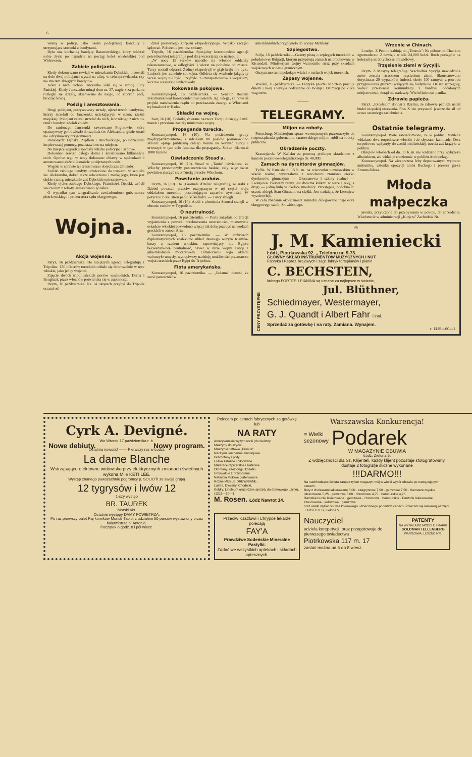6.
wraną w policji, jako osoba podejrzanej konduity i utrzymująca stosunki z bandytami.
Była ona kochanką bandyty Baranowskiego, który odebrał sobie życie po napadzie na pociąg kolei wiedeńskiej pod Widzewem.
Zabicie policjanta.
Kiedy dokonywano rewizji w mieszkaniu Dębskich, pozostali na dole dwaj policjanci wyszli na ulicę, w celu sprawdzenia, czy nie ma tam zbiegłych bandytów.
Jeden z nich Tichon Janczenko udał się w stronę ulicy Pańskiej. Kiedy Janczenko minął dom nr. 37, nagle z za parkanu rozległy się strzały, skierowane do niego, od których padł, brocząc krwią.
Pościg i aresztowania.
Drugi policjant, posłyszawszy strzały, ujrzał trzech bandytów, którzy strzelali do Janczenki, uciekających w stronę rzeźni miejskiej. Policjant zaczął strzelać do nich, lecz nikogo z nich nie ranił i bandyci zdołali zbiedz.
Do ranionego Janczenki zawezwano Pogotowie, które opatrzywszy go odwiozło do szpitala św. Aleksandra, gdzie zmarł nie odzyskawszy przytomności.
Ranionych: Dębską, Zejdlera i Brochockiego, po udzieleniu im pierwszej pomocy, pozostawiono na miejscu.
Na miejsce wypadku zjechały władze policyjne i sądowe.
Dokonano rewizji całego domu i aresztowano kilkanaście osób. Oprócz tego w nocy dokonano obławy w spelunkach i aresztowano także kilkanaście podejrzanych osób.
Wogóle w sprawie tej aresztowano dotychczas 23 osoby.
Zwłoki zabitego bandyty odwieziono do trupiarni w szpitalu św. Aleksandra, dokąd także odwieziono i matkę jego, która jest ciężko ranną, mieszkanie zaś Dębskich opieczętowano.
Kiedy ojciec zabitego Dębskiego, Franciszek Dębski, wrócił wieczorem z roboty, aresztowano go także.
O wypadku tym telegraficznie zawiadomiono gubernatora piotrkowskiego i prokuratora sądu okręgowego.
Wojna.
———
Akcja wojenna.
Paryż, 16 października. Do tutejszych agencji telegrafują z Tripolisu: 150 oficerów tureckich oddało się dobrowolnie w ręce włoskie, jako jeńcy wojenni.
Zajęcie dwóch tripolitańskich portów wschodnich, Derna i Benghazi, przez włochów potwierdza się w zupełności.
Rzym, 16 października. Na 14 okrętach przybył do Tripolis ostatni od-
dział pierwszego korpusu ekspedycyjnego. Wojsko zaczęło lądować. Położenie jest bez zmiany.
Tripolis, 16 października. Specjalny korespondent agencji petersburskiej telegrafuje pod datą wczorajszą co następuje:
„W nocy 15 turków napadło na włoskie oddziały rekonesansowe, w odległości 3 wiorst na południe od miasta. Turcy zostali odparci. Żadnej ekspedycji w głąb kraju nie było. Ludność jest zupełnie spokojna. Odbiera się wrażenie jakgdyby wcale wojny nie było. Przybyło 35 transportowców z wojskiem, lecz nie wszystkie wylądowały.
Rokowania pokojowe.
Konstantynopol, 16 października. — Senator Bostani zakomunikował korespondentowi petersb. Ag. telegr., że powstał projekt namówienia rządu do przekazania zatargu z Włochami trybunałowi w Hadze.
Składki na wojnę.
Kair, 16 (10). Podatki, zbierane na rzecz Turcji, dosięgły 2 mil. marek i przesłane zostały ministrowi wojny.
Propaganda turecka.
Konstantynopol, 16 (10). Na posiedzeniu grupy międzyparlamentarnej z udziałem 80 posłów postanowiono skłonić opinję publiczną całego świata na korzyść Turcji i utworzyć w tym celu fundusz dla propagandy. Sułtan ofiarował 1000 funtów.
Oświadczenie Stead'a.
Konstantynopol, 16 (10). Stead w „Tanin" oświadcza, że Włochy przekroczyły postanowienia haskie, cały więc świat powinien złączyć się z Turcją przeciw Włochom.
Powstanie arabów.
Rzym, 16 (10). Do „Giornale d'Italia" telegrafują, że arabi z Dżebel powstali przeciw rozsypanym w tej części kraju oddziałom tureckim, poszukującym zapasów żywności. W potyczce z obu stron padło kilku ludzi. — Turcy zbiegli.
Konstantynopol, 16 (10). Arabi z plemienia Senussi stanęli w obronie turków w Trypolisie.
O neutralność.
Konstantynopol, 16 października. — Porta zażądała od Grecji wyjaśnienia z powodu przekroczenia neutralności, mianowicie eskadrze włoskiej pozwolono więcej niż dobę przebyć na wodach greckich w zatoce Arta.
Konstantynopol, 16 października. — W archiwach dyplomatycznych znaleziono układ dawnego wezyra Kiamila-baszy z rządem włoskim, zapewniający dla Egiptu bezwarunkową neutralność, nawet w razie wojny Turcji z jakiemkolwiek mocarstwem. Odnalezienie tego układu wzburzyło umysły, wytrąciwszy nadzieję możliwości przemarszu wojsk tureckich przez Egipt do Tripolisu.
Flota amerykańska.
Konstantynopol, 16 października. — „Ikdama" donosi, że sześć pancerników
amerykańskich przypłynęło do wyspy Mytileny.
Szpiegostwo.
Sofja, 16 października.—Gazety piszą o szpiegach tureckich w południowej Bułgarji, którym przypisują zamach na prochownię w Kistendzil. Ministerjum wojny wzmocniło straż przy składach wojskowych w pasie granicznym.
Otrzymano tu niepokojące wieści o ruchach wojsk tureckich.
Zapasy wojenne.
Wiedeń, 16 października. — Fabryka prochu w Sztein pracuje dniem i nocą i wysyła codziennie do Bośnji i Dalmacji po kilka wagonów.
———
TELEGRAMY.
Miljon na roboty.
Petersburg. Ministerjum spraw wewnętrznych przeznaczyło do rozporządzenia gubernatora saratowskiego miljon rubli na roboty publiczne.
Okradzenie poczty.
Krasnojarsk. W Kańsku za pomocą podkopu skradziono z kantoru pocztowo-telegraficznego rb. 48,000.
Zamach na dyrektorów gimnazjów.
Tyflis. W Kutaisie d. 15 b. m. na wieczorku uczniowskim w szkole realnej wystrzałami z rewolweru zraniono ciężko dyrektorów gimnazjum — Głuszanowa i szkoły realnej — Leontjewa. Pierwszy ranny jest dwiema kulami w serce i rękę, a drugi — jedną kulą w okolicę miednicy. Przestępca, podobno b. uczeń, zbiegł. Stan Głuszanowa ciężki. Jest nadzieja, że Leontjew wyzdrowieje.
W celu zbadania okoliczności zamachu delegowano inspektora okręgowego szkół, Słowińskiego.
Wrzenie w Chinach.
Londyn. Z Pekinu kablują do „Times'a": Na północ od Chankou zgromadzono 2 dewizje w sile 24,000 ludzi. Ruch pociągów na kolejach jest dotychczas prawidłowy.
Trzęsienie ziemi w Sycylji.
Rzym. Z Mesyny telegrafują: Wschodnia Sycylja nawiedzona znów została strasznem trzęsieniem ziemi. Skonstatowano dotychczas 20 wypadków śmierci, około 100 rannych z powodu przygniecenia gruzami walących się budynków. Dalsze szczegóły, wobec przerwania komunikacji z bardziej oddalonych miejscowości, dotąd nie nadeszły. Wśród ludności panika.
Zdrowie papieża.
Paryż. „Excelsior" donosi z Rzymu, że zdrowie papieża nadal budzi niepokój otoczenia. Pius X nie przyszedł jeszcze do sił od czasu ostatniego zasłabnięcia.
Ostatnie telegramy.
Konstantynopol. Portę zawiadomiono, że w pobliżu Mitilena widziano dwa torpedowce włoskie i że słyszano kanonadę. Dwa torpedowce wpłynęły do zatoki mitileńskiej, trzecia zaś krążyła w pobliżu.
Okrętów włoskich od dn. 11 b. m. nie widziano przy wybrzeżu albańskiem, ale widać je codziennie w pobliżu Archipelagu.
Konstantynopol. Na wiceprezesa Izby deputowanych wybrano antisemitę, członka opozycji araba Ruchego i prezesa greka Emanuelidesa.
Młoda małpeczka
jawska, przyuczona do przebywania w pokoju, do sprzedania. Wiadomość w administracji „Kurjera" Zachodnia Nr.
✠
J. M. Kamieniecki
CENY PRZYSTĘPNE
Łódź, Piotrkowska 92. „ Telefonu nr. 9-73.
GŁÓWNY SKŁAD INSTRUMENTÓW MUZYCZNYCH I NUT.
Fabryka i Reprez. krajowych i zagr. fabryk fortepianów i pianin
C. BECHSTEIN,
którego FORTEP. i PIANINA są uznane za najlepsze w świecie,
Jul. Blüthner,
Schiedmayer, Westermayer,
G. J. Quandt i Albert Fahr i inni.
Sprzedaż za gotówkę i na raty. Zamiana. Wynajem.
r. 1115—60—1
Cyrk A. Devigné.
We Wtorek 17 października r. b.
Nowe debiuty. Nowy program.
Ostatnia nowość! —— Pierwszy raz w Łodzi.
La dame Blanche
Wstrząsające efektowne widowisko przy elektrycznych zmianach świetlnych wykona Mlle KETI LEE.
Występ znanego powszechnie pogromcy p. SOLIOTI ze swoją grupą
12 tygrysów i lwów 12
1-szy występ
BR. TAUREK
Morski akt.
Ostatnie występy DAMY POWIETRZA.
Po raz pierwszy balet Raj komików Monstr Tablo, z udziałem 50 persów wystawiony przez baletmistrza p. Antonio.
Początek o godz. 8 i pół wiecz.
Polecam po cenach fabrycznych za gotówkę lub
NA RATY
Amerykańskie wyżymaczki (do bielizny
Maszyny do szycia.
Maszynki naftowe „Primus".
Naczynia kuchenne aluminjowe.
Gramofony i płyty.
Łóżka żelazne i niklowane.
Materace tapicerskie i siatkowe.
Otomany, szezlongi i kozetki.
Umywalnie z przyborami.
Nakrycia stołowe platerowane.
Różne MEBLE DREWNIANE,
Lustra, Dywany, Chodniki,
Kołdry, Linoleum oraz różne sprzęty do domowego użytku, r1216—30—1
M. Rosen. Łódź Nawrot 14.
Przeciw Kaszlowi i Chrypce lekarze polecają
FAY'A
Prawdziwe Sodeńskie Mineralne Pastylki.
Żądać we wszystkich aptekach i składach aptecznych.
Warszawska Konkurencja!
= Wielki
sezonowy Podarek
W MAGAZYNIE OBUWIA
Łódź, Zielona 5.
Z wdzięczności dla Sz. Klijenteli, każdy klijent pozostaje sfotografowany, dostaje 2 fotografje śliczne wykonane
!!!DARMO!!!
Na nadchodzące święta zaopatrzyłem magazyn mój w wielki wybór obuwia po następujących cenach:
Buty z cholewami lakierowane 8,00 · szagrynowe 7,00 · gemzowe 7,50 · Kamasze męskie lakierowane 5,25 · gemzowe 5,00 · chromowe 4,75 · hamburskie 4,25
Damskie buciki lakierowane · gemzowe · chromowe · hamburskie · Pantofle lakierowane szaurowane · kuliszowe · gemzowe
oraz wielki wybór obuwia kolorowego i dziecinnego po tanich cenach. Polecam się łaskawej pamięci J. GOTTLIEB, Zielona 5.
Nauczyciel
udziela korepetycji, oraz przygotowuje do pierwszego świadectwa
Piotrkowska 117 m. 17
zastać można od 5 do 8 wiecz.
PATENTY
NA WYNALAZKI MODELE I MARKI
GOLDMAN i ELLENBERG
WARSZAWA, LESZNO Nº8.